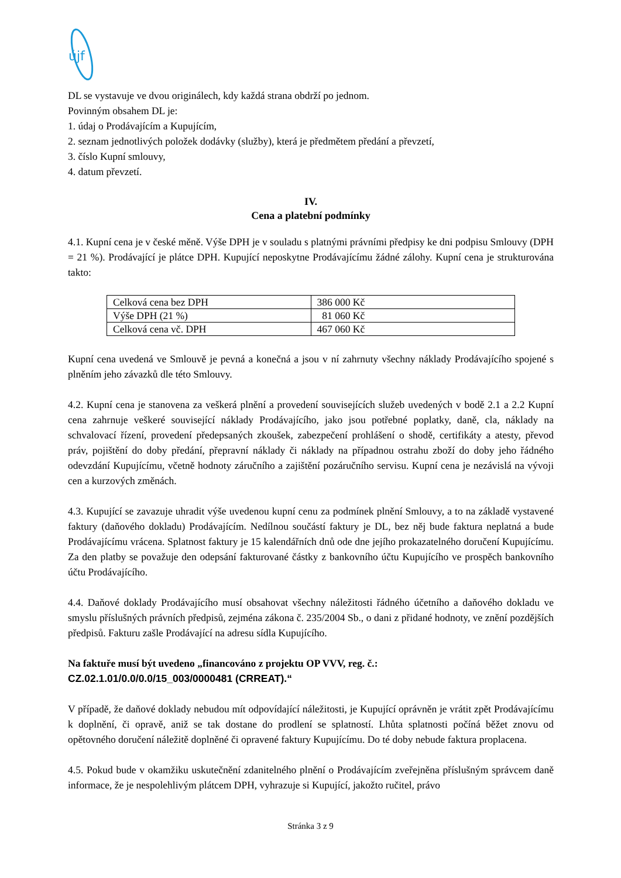újf
DL se vystavuje ve dvou originálech, kdy každá strana obdrží po jednom.
Povinným obsahem DL je:
1. údaj o Prodávajícím a Kupujícím,
2. seznam jednotlivých položek dodávky (služby), která je předmětem předání a převzetí,
3. číslo Kupní smlouvy,
4. datum převzetí.
IV.
Cena a platební podmínky
4.1. Kupní cena je v české měně. Výše DPH je v souladu s platnými právními předpisy ke dni podpisu Smlouvy (DPH = 21 %). Prodávající je plátce DPH. Kupující neposkytne Prodávajícímu žádné zálohy. Kupní cena je strukturována takto:
| Celková cena bez DPH | 386 000 Kč |
| Výše DPH (21 %) | 81 060 Kč |
| Celková cena vč. DPH | 467 060 Kč |
Kupní cena uvedená ve Smlouvě je pevná a konečná a jsou v ní zahrnuty všechny náklady Prodávajícího spojené s plněním jeho závazků dle této Smlouvy.
4.2. Kupní cena je stanovena za veškerá plnění a provedení souvisejících služeb uvedených v bodě 2.1 a 2.2 Kupní cena zahrnuje veškeré související náklady Prodávajícího, jako jsou potřebné poplatky, daně, cla, náklady na schvalovací řízení, provedení předepsaných zkoušek, zabezpečení prohlášení o shodě, certifikáty a atesty, převod práv, pojištění do doby předání, přepravní náklady či náklady na případnou ostrahu zboží do doby jeho řádného odevzdání Kupujícímu, včetně hodnoty záručního a zajištění pozáručního servisu. Kupní cena je nezávislá na vývoji cen a kurzových změnách.
4.3. Kupující se zavazuje uhradit výše uvedenou kupní cenu za podmínek plnění Smlouvy, a to na základě vystavené faktury (daňového dokladu) Prodávajícím. Nedílnou součástí faktury je DL, bez něj bude faktura neplatná a bude Prodávajícímu vrácena. Splatnost faktury je 15 kalendářních dnů ode dne jejího prokazatelného doručení Kupujícímu. Za den platby se považuje den odepsání fakturované částky z bankovního účtu Kupujícího ve prospěch bankovního účtu Prodávajícího.
4.4. Daňové doklady Prodávajícího musí obsahovat všechny náležitosti řádného účetního a daňového dokladu ve smyslu příslušných právních předpisů, zejména zákona č. 235/2004 Sb., o dani z přidané hodnoty, ve znění pozdějších předpisů. Fakturu zašle Prodávající na adresu sídla Kupujícího.
Na faktuře musí být uvedeno „financováno z projektu OP VVV, reg. č.:
CZ.02.1.01/0.0/0.0/15_003/0000481 (CRREAT).“
V případě, že daňové doklady nebudou mít odpovídající náležitosti, je Kupující oprávněn je vrátit zpět Prodávajícímu k doplnění, či opravě, aniž se tak dostane do prodlení se splatností. Lhůta splatnosti počíná běžet znovu od opětovného doručení náležitě doplněné či opravené faktury Kupujícímu. Do té doby nebude faktura proplacena.
4.5. Pokud bude v okamžiku uskutečnění zdanitelného plnění o Prodávajícím zveřejněna příslušným správcem daně informace, že je nespolehlivým plátcem DPH, vyhrazuje si Kupující, jakožto ručitel, právo
Stránka 3 z 9